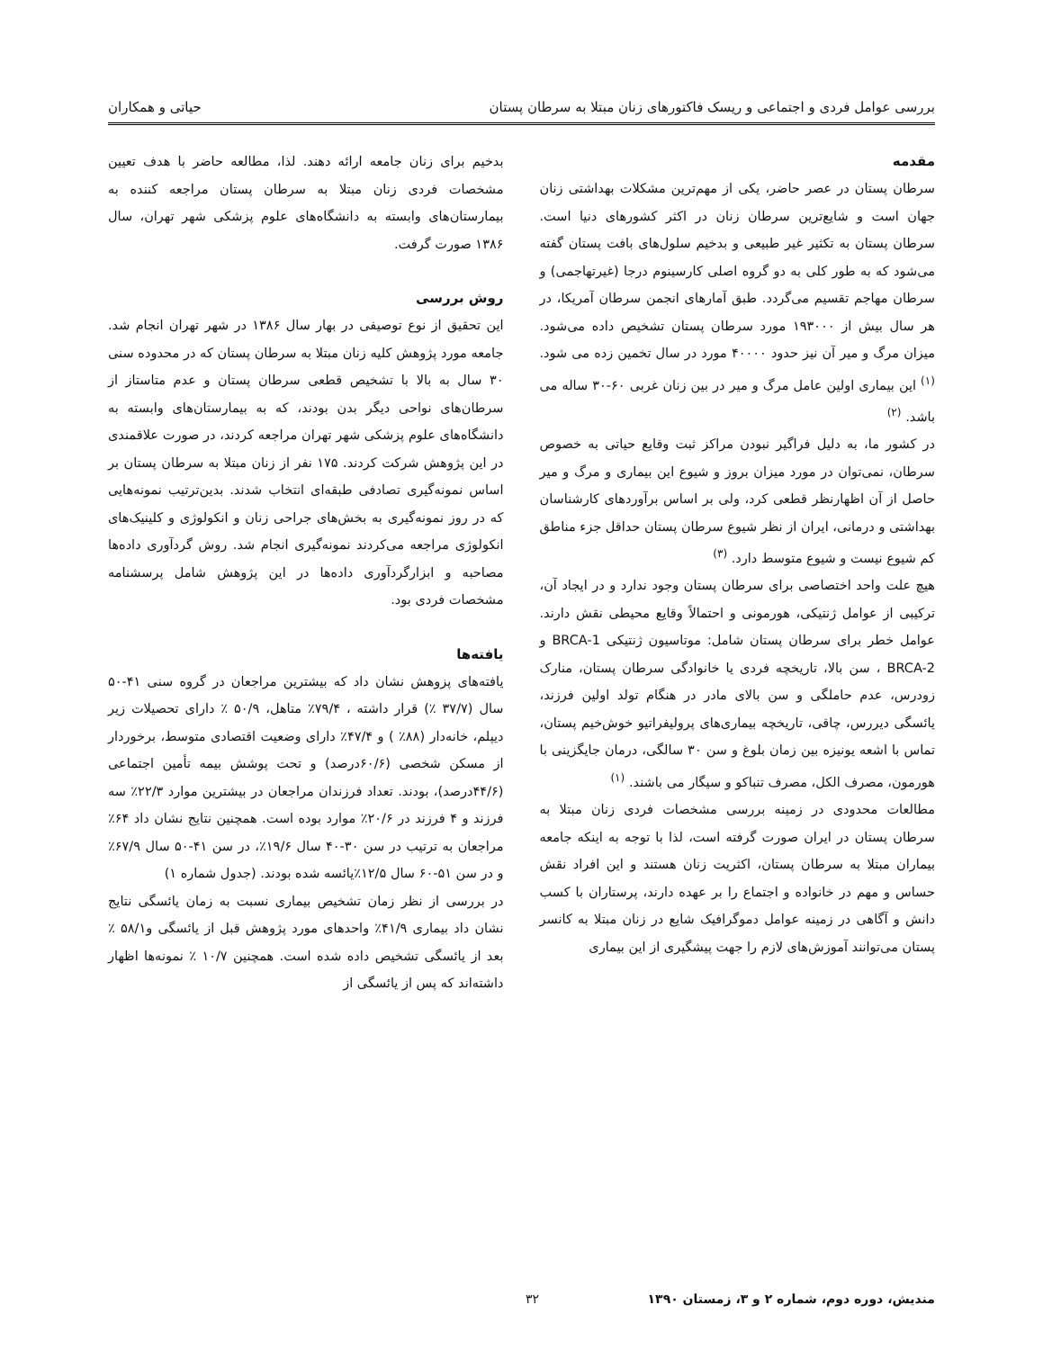بررسی عوامل فردی و اجتماعی و ریسک فاکتورهای زنان مبتلا به سرطان پستان حیاتی و همکاران
مقدمه
سرطان پستان در عصر حاضر، یکی از مهم‌ترین مشکلات بهداشتی زنان جهان است و شایع‌ترین سرطان زنان در اکثر کشورهای دنیا است. سرطان پستان به تکثیر غیر طبیعی و بدخیم سلول‌های بافت پستان گفته می‌شود که به طور کلی به دو گروه اصلی کارسینوم درجا (غیرتهاجمی) و سرطان مهاجم تقسیم می‌گردد. طبق آمارهای انجمن سرطان آمریکا، در هر سال بیش از ۱۹۳۰۰۰ مورد سرطان پستان تشخیص داده می‌شود. میزان مرگ و میر آن نیز حدود ۴۰۰۰۰ مورد در سال تخمین زده می شود. <sup>(۱)</sup> این بیماری اولین عامل مرگ و میر در بین زنان غربی ۶۰-۳۰ ساله می باشد. <sup>(۲)</sup>
در کشور ما، به دلیل فراگیر نبودن مراکز ثبت وقایع حیاتی به خصوص سرطان، نمی‌توان در مورد میزان بروز و شیوع این بیماری و مرگ و میر حاصل از آن اظهارنظر قطعی کرد، ولی بر اساس برآوردهای کارشناسان بهداشتی و درمانی، ایران از نظر شیوع سرطان پستان حداقل جزء مناطق کم شیوع نیست و شیوع متوسط دارد. <sup>(۳)</sup>
هیچ علت واحد اختصاصی برای سرطان پستان وجود ندارد و در ایجاد آن، ترکیبی از عوامل ژنتیکی، هورمونی و احتمالاً وقایع محیطی نقش دارند. عوامل خطر برای سرطان پستان شامل: موتاسیون ژنتیکی BRCA-1 و BRCA-2 ، سن بالا، تاریخچه فردی یا خانوادگی سرطان پستان، منارک زودرس، عدم حاملگی و سن بالای مادر در هنگام تولد اولین فرزند، یائسگی دیررس، چاقی، تاریخچه بیماری‌های پرولیفراتیو خوش‌خیم پستان، تماس با اشعه یونیزه بین زمان بلوغ و سن ۳۰ سالگی، درمان جایگزینی با هورمون، مصرف الکل، مصرف تنباکو و سیگار می باشند. <sup>(۱)</sup>
مطالعات محدودی در زمینه بررسی مشخصات فردی زنان مبتلا به سرطان پستان در ایران صورت گرفته است، لذا با توجه به اینکه جامعه بیماران مبتلا به سرطان پستان، اکثریت زنان هستند و این افراد نقش حساس و مهم در خانواده و اجتماع را بر عهده دارند، پرستاران با کسب دانش و آگاهی در زمینه عوامل دموگرافیک شایع در زنان مبتلا به کانسر پستان می‌توانند آموزش‌های لازم را جهت پیشگیری از این بیماری
بدخیم برای زنان جامعه ارائه دهند. لذا، مطالعه حاضر با هدف تعیین مشخصات فردی زنان مبتلا به سرطان پستان مراجعه کننده به بیمارستان‌های وابسته به دانشگاه‌های علوم پزشکی شهر تهران، سال ۱۳۸۶ صورت گرفت.
روش بررسی
این تحقیق از نوع توصیفی در بهار سال ۱۳۸۶ در شهر تهران انجام شد. جامعه مورد پژوهش کلیه زنان مبتلا به سرطان پستان که در محدوده سنی ۳۰ سال به بالا با تشخیص قطعی سرطان پستان و عدم متاستاز از سرطان‌های نواحی دیگر بدن بودند، که به بیمارستان‌های وابسته به دانشگاه‌های علوم پزشکی شهر تهران مراجعه کردند، در صورت علاقمندی در این پژوهش شرکت کردند. ۱۷۵ نفر از زنان مبتلا به سرطان پستان بر اساس نمونه‌گیری تصادفی طبقه‌ای انتخاب شدند. بدین‌ترتیب نمونه‌هایی که در روز نمونه‌گیری به بخش‌های جراحی زنان و انکولوژی و کلینیک‌های انکولوژی مراجعه می‌کردند نمونه‌گیری انجام شد. روش گردآوری داده‌ها مصاحبه و ابزارگردآوری داده‌ها در این پژوهش شامل پرسشنامه مشخصات فردی بود.
یافته‌ها
یافته‌های پزوهش نشان داد که بیشترین مراجعان در گروه سنی ۴۱-۵۰ سال (۳۷/۷ ٪) قرار داشته ، ۷۹/۴٪ متاهل، ۵۰/۹ ٪ دارای تحصیلات زیر دیپلم، خانه‌دار (۸۸٪ ) و ۴۷/۴٪ دارای وضعیت اقتصادی متوسط، برخوردار از مسکن شخصی (۶۰/۶درصد) و تحت پوشش بیمه تأمین اجتماعی (۴۴/۶درصد)، بودند. تعداد فرزندان مراجعان در بیشترین موارد ۲۲/۳٪ سه فرزند و ۴ فرزند در ۲۰/۶٪ موارد بوده است. همچنین نتایج نشان داد ۶۴٪ مراجعان به ترتیب در سن ۳۰-۴۰ سال ۱۹/۶٪، در سن ۴۱-۵۰ سال ۶۷/۹٪ و در سن ۵۱-۶۰ سال ۱۲/۵٪یائسه شده بودند. (جدول شماره ۱)
در بررسی از نظر زمان تشخیص بیماری نسبت به زمان یائسگی نتایج نشان داد بیماری ۴۱/۹٪ واحدهای مورد پژوهش قبل از یائسگی و۵۸/۱ ٪ بعد از یائسگی تشخیص داده شده است. همچنین ۱۰/۷ ٪ نمونه‌ها اظهار داشته‌اند که پس از یائسگی از
مندیش، دوره دوم، شماره ۲ و ۳، زمستان ۱۳۹۰ ۳۲